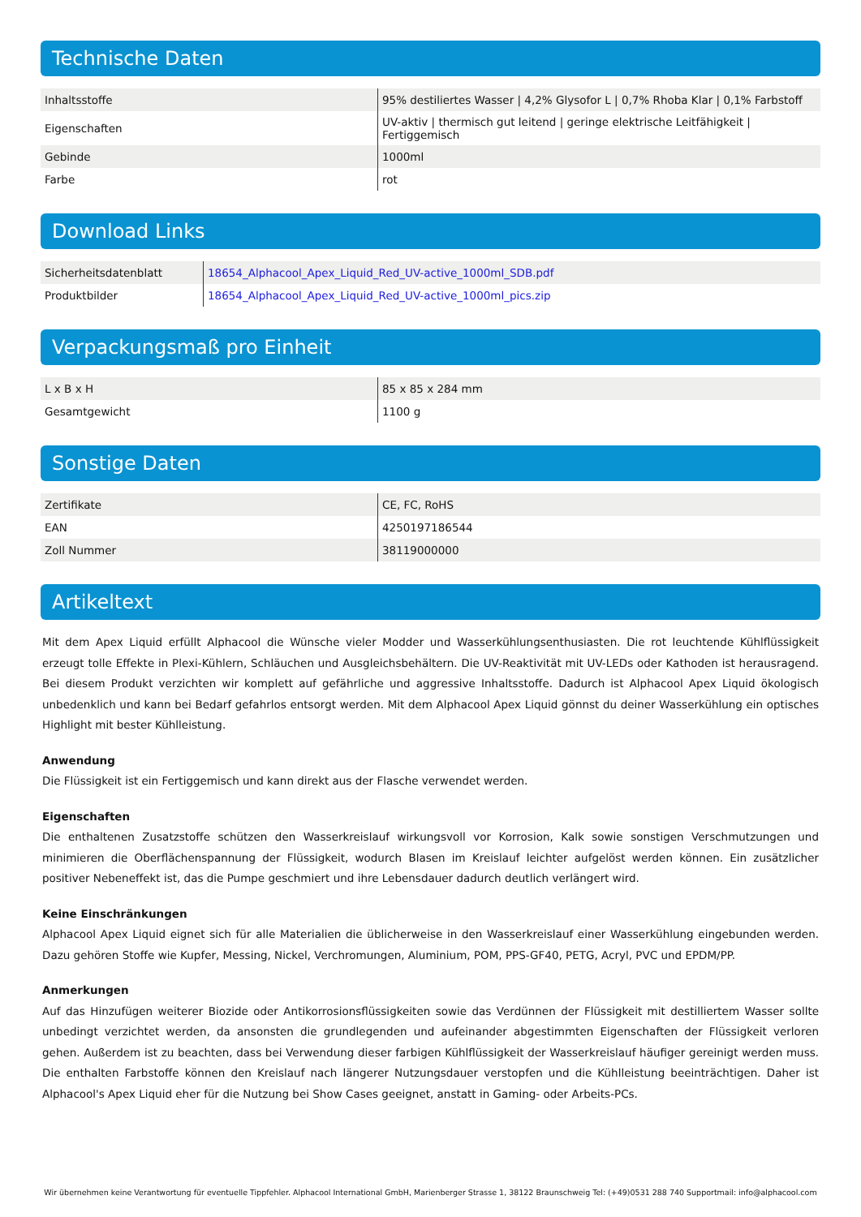Technische Daten
| Inhaltsstoffe | 95% destiliertes Wasser / 4,2% Glysofor L / 0,7% Rhoba Klar / 0,1% Farbstoff |
| Eigenschaften | UV-aktiv / thermisch gut leitend / geringe elektrische Leitfähigkeit / Fertiggemisch |
| Gebinde | 1000ml |
| Farbe | rot |
Download Links
| Sicherheitsdatenblatt | 18654_Alphacool_Apex_Liquid_Red_UV-active_1000ml_SDB.pdf |
| Produktbilder | 18654_Alphacool_Apex_Liquid_Red_UV-active_1000ml_pics.zip |
Verpackungsmaß pro Einheit
| L x B x H | 85 x 85 x 284 mm |
| Gesamtgewicht | 1100 g |
Sonstige Daten
| Zertifikate | CE, FC, RoHS |
| EAN | 4250197186544 |
| Zoll Nummer | 38119000000 |
Artikeltext
Mit dem Apex Liquid erfüllt Alphacool die Wünsche vieler Modder und Wasserkühlungsenthusiasten. Die rot leuchtende Kühlflüssigkeit erzeugt tolle Effekte in Plexi-Kühlern, Schläuchen und Ausgleichsbehältern. Die UV-Reaktivität mit UV-LEDs oder Kathoden ist herausragend. Bei diesem Produkt verzichten wir komplett auf gefährliche und aggressive Inhaltsstoffe. Dadurch ist Alphacool Apex Liquid ökologisch unbedenklich und kann bei Bedarf gefahrlos entsorgt werden. Mit dem Alphacool Apex Liquid gönnst du deiner Wasserkühlung ein optisches Highlight mit bester Kühlleistung.
Anwendung
Die Flüssigkeit ist ein Fertiggemisch und kann direkt aus der Flasche verwendet werden.
Eigenschaften
Die enthaltenen Zusatzstoffe schützen den Wasserkreislauf wirkungsvoll vor Korrosion, Kalk sowie sonstigen Verschmutzungen und minimieren die Oberflächenspannung der Flüssigkeit, wodurch Blasen im Kreislauf leichter aufgelöst werden können. Ein zusätzlicher positiver Nebeneffekt ist, das die Pumpe geschmiert und ihre Lebensdauer dadurch deutlich verlängert wird.
Keine Einschränkungen
Alphacool Apex Liquid eignet sich für alle Materialien die üblicherweise in den Wasserkreislauf einer Wasserkühlung eingebunden werden. Dazu gehören Stoffe wie Kupfer, Messing, Nickel, Verchromungen, Aluminium, POM, PPS-GF40, PETG, Acryl, PVC und EPDM/PP.
Anmerkungen
Auf das Hinzufügen weiterer Biozide oder Antikorrosionsflüssigkeiten sowie das Verdünnen der Flüssigkeit mit destilliertem Wasser sollte unbedingt verzichtet werden, da ansonsten die grundlegenden und aufeinander abgestimmten Eigenschaften der Flüssigkeit verloren gehen. Außerdem ist zu beachten, dass bei Verwendung dieser farbigen Kühlflüssigkeit der Wasserkreislauf häufiger gereinigt werden muss. Die enthalten Farbstoffe können den Kreislauf nach längerer Nutzungsdauer verstopfen und die Kühlleistung beeinträchtigen. Daher ist Alphacool's Apex Liquid eher für die Nutzung bei Show Cases geeignet, anstatt in Gaming- oder Arbeits-PCs.
Wir übernehmen keine Verantwortung für eventuelle Tippfehler. Alphacool International GmbH, Marienberger Strasse 1, 38122 Braunschweig Tel: (+49)0531 288 740 Supportmail: info@alphacool.com